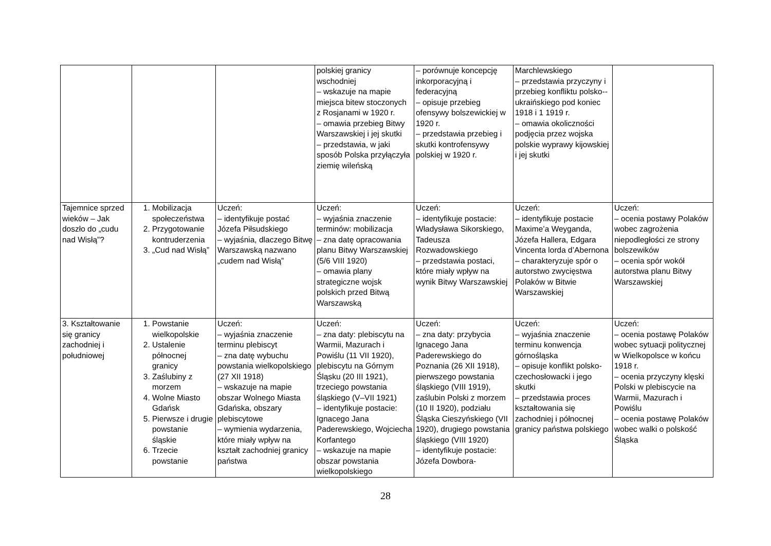| | | | polskiej granicy wschodniej – wskazuje na mapie miejsca bitew stoczonych z Rosjanami w 1920 r. – omawia przebieg Bitwy Warszawskiej i jej skutki – przedstawia, w jaki sposób Polska przyłączyła ziemię wileńską | – porównuje koncepcję inkorporacyjną i federacyjną – opisuje przebieg ofensywy bolszewickiej w 1920 r. – przedstawia przebieg i skutki kontrofensywy polskiej w 1920 r. | Marchlewskiego – przedstawia przyczyny i przebieg konfliktu polsko--ukraińskiego pod koniec 1918 i 1 1919 r. – omawia okoliczności podjęcia przez wojska polskie wyprawy kijowskiej i jej skutki | |
| Tajemnice sprzed wieków – Jak doszło do „cudu nad Wisłą”? | 1. Mobilizacja społeczeństwa 2. Przygotowanie kontruderzenia 3. „Cud nad Wisłą” | Uczeń: – identyfikuje postać Józefa Piłsudskiego – wyjaśnia, dlaczego Bitwę Warszawską nazwano „cudem nad Wisłą” | Uczeń: – wyjaśnia znaczenie terminów: mobilizacja – zna datę opracowania planu Bitwy Warszawskiej (5/6 VIII 1920) – omawia plany strategiczne wojsk polskich przed Bitwą Warszawską | Uczeń: – identyfikuje postacie: Władysława Sikorskiego, Tadeusza Rozwadowskiego – przedstawia postaci, które miały wpływ na wynik Bitwy Warszawskiej | Uczeń: – identyfikuje postacie Maxime’a Weyganda, Józefa Hallera, Edgara Vincenta lorda d’Abernona – charakteryzuje spór o autorstwo zwycięstwa Polaków w Bitwie Warszawskiej | Uczeń: – ocenia postawy Polaków wobec zagrożenia niepodległości ze strony bolszewików – ocenia spór wokół autorstwa planu Bitwy Warszawskiej |
| 3. Kształtowanie się granicy zachodniej i południowej | 1. Powstanie wielkopolskie 2. Ustalenie północnej granicy 3. Zaślubiny z morzem 4. Wolne Miasto Gdańsk 5. Pierwsze i drugie powstanie śląskie 6. Trzecie powstanie | Uczeń: – wyjaśnia znaczenie terminu plebiscyt – zna datę wybuchu powstania wielkopolskiego (27 XII 1918) – wskazuje na mapie obszar Wolnego Miasta Gdańska, obszary plebiscytowe – wymienia wydarzenia, które miały wpływ na kształt zachodniej granicy państwa | Uczeń: – zna daty: plebiscytu na Warmii, Mazurach i Powiślu (11 VII 1920), plebiscytu na Górnym Śląsku (20 III 1921), trzeciego powstania śląskiego (V–VII 1921) – identyfikuje postacie: Ignacego Jana Paderewskiego, Wojciecha Korfantego – wskazuje na mapie obszar powstania wielkopolskiego | Uczeń: – zna daty: przybycia Ignacego Jana Paderewskiego do Poznania (26 XII 1918), pierwszego powstania śląskiego (VIII 1919), zaślubin Polski z morzem (10 II 1920), podziału Śląska Cieszyńskiego (VII 1920), drugiego powstania śląskiego (VIII 1920) – identyfikuje postacie: Józefa Dowbora- | Uczeń: – wyjaśnia znaczenie terminu konwencja górnośląska – opisuje konflikt polsko-czechosłowacki i jego skutki – przedstawia proces kształtowania się zachodniej i północnej granicy państwa polskiego | Uczeń: – ocenia postawę Polaków wobec sytuacji politycznej w Wielkopolsce w końcu 1918 r. – ocenia przyczyny klęski Polski w plebiscycie na Warmii, Mazurach i Powiślu – ocenia postawę Polaków wobec walki o polskość Śląska |
28